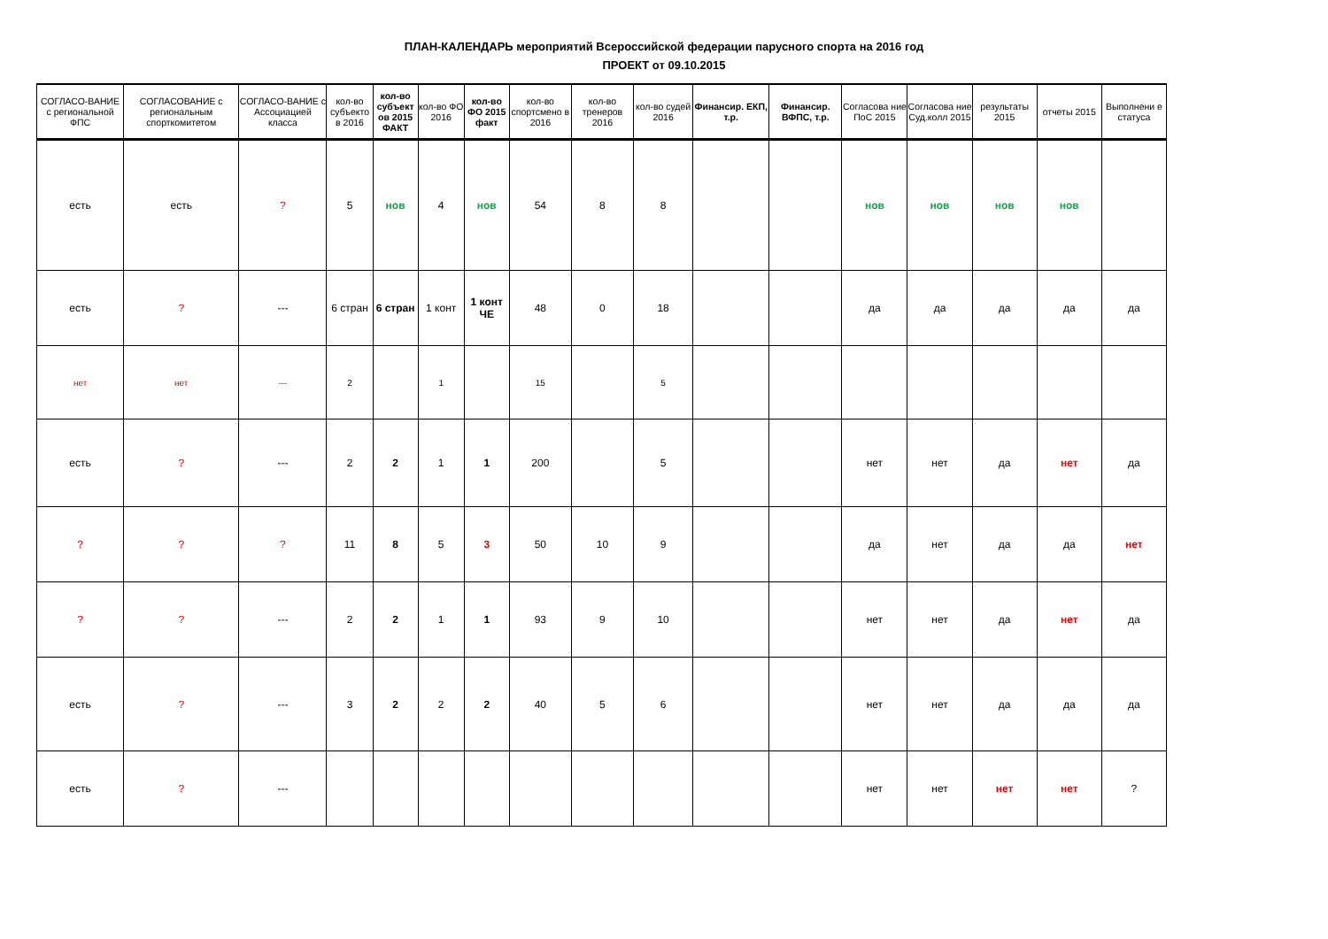ПЛАН-КАЛЕНДАРЬ мероприятий Всероссийской федерации парусного спорта на 2016 год
ПРОЕКТ от 09.10.2015
| СОГЛАСО-ВАНИЕ с региональной ФПС | СОГЛАСОВАНИЕ с региональным спорткомитетом | СОГЛАСО-ВАНИЕ с Ассоциацией класса | кол-во субъекто в 2016 | кол-во субъект ов 2015 ФАКТ | кол-во ФО 2016 | кол-во ФО 2015 факт | кол-во спортсмено в 2016 | кол-во тренеров 2016 | кол-во судей 2016 | Финансир. ЕКП, т.р. | Финансир. ВФПС, т.р. | Согласова ние ПоС 2015 | Согласова ние Суд.колл 2015 | результаты 2015 | отчеты 2015 | Выполнени е статуса |
| --- | --- | --- | --- | --- | --- | --- | --- | --- | --- | --- | --- | --- | --- | --- | --- | --- |
| есть | есть | ? | 5 | нов | 4 | нов | 54 | 8 | 8 | | | нов | нов | нов | нов | |
| есть | ? | --- | 6 стран | 6 стран | 1 конт | 1 конт ЧЕ | 48 | 0 | 18 | | | да | да | да | да | да |
| нет | нет | --- | 2 | | 1 | | 15 | | 5 | | | | | | | |
| есть | ? | --- | 2 | 2 | 1 | 1 | 200 | | 5 | | | нет | нет | да | нет | да |
| ? | ? | ? | 11 | 8 | 5 | 3 | 50 | 10 | 9 | | | да | нет | да | да | нет |
| ? | ? | --- | 2 | 2 | 1 | 1 | 93 | 9 | 10 | | | нет | нет | да | нет | да |
| есть | ? | --- | 3 | 2 | 2 | 2 | 40 | 5 | 6 | | | нет | нет | да | да | да |
| есть | ? | --- | | | | | | | | | | нет | нет | нет | нет | ? |